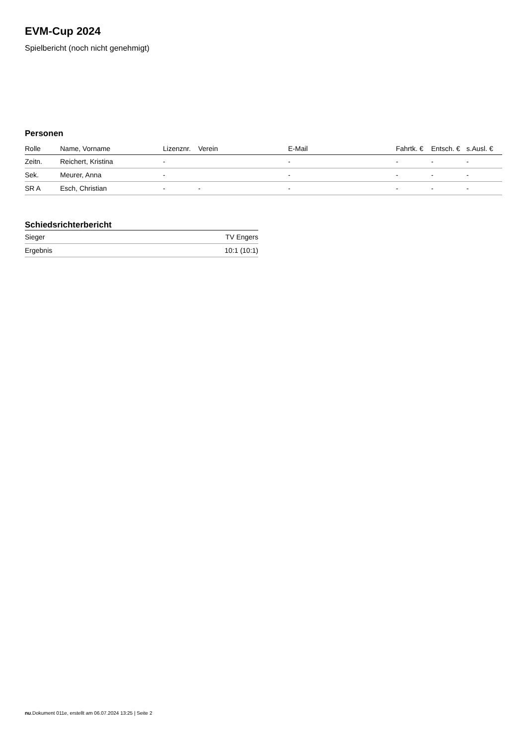EVM-Cup 2024
Spielbericht (noch nicht genehmigt)
Personen
| Rolle | Name, Vorname | Lizenznr. | Verein | E-Mail | Fahrtk. € | Entsch. € | s.Ausl. € |
| --- | --- | --- | --- | --- | --- | --- | --- |
| Zeitn. | Reichert, Kristina | - | | - | - | - | - |
| Sek. | Meurer, Anna | - | | - | - | - | - |
| SR A | Esch, Christian | - | - | - | - | - | - |
Schiedsrichterbericht
| Sieger | TV Engers |
| Ergebnis | 10:1 (10:1) |
nu.Dokument 011e, erstellt am 06.07.2024 13:25 | Seite 2